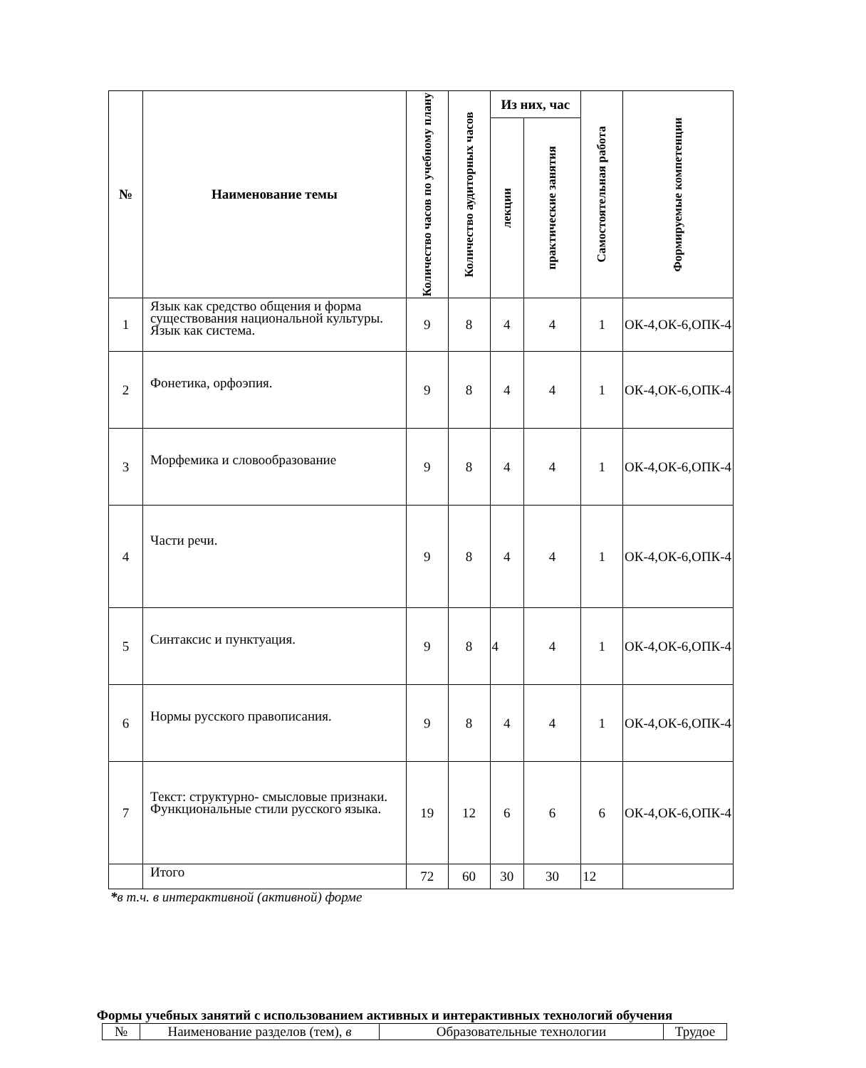| № | Наименование темы | Количество часов по учебному плану | Количество аудиторных часов | Из них, час | | Самостоятельная работа | Формируемые компетенции |
| --- | --- | --- | --- | --- | --- | --- | --- |
| | | | | лекции | практические занятия | | |
| 1 | Язык как средство общения и форма существования национальной культуры. Язык как система. | 9 | 8 | 4 | 4 | 1 | ОК-4,ОК-6,ОПК-4 |
| 2 | Фонетика, орфоэпия. | 9 | 8 | 4 | 4 | 1 | ОК-4,ОК-6,ОПК-4 |
| 3 | Морфемика и словообразование | 9 | 8 | 4 | 4 | 1 | ОК-4,ОК-6,ОПК-4 |
| 4 | Части речи. | 9 | 8 | 4 | 4 | 1 | ОК-4,ОК-6,ОПК-4 |
| 5 | Синтаксис и пунктуация. | 9 | 8 | 4 | 4 | 1 | ОК-4,ОК-6,ОПК-4 |
| 6 | Нормы русского правописания. | 9 | 8 | 4 | 4 | 1 | ОК-4,ОК-6,ОПК-4 |
| 7 | Текст: структурно- смысловые признаки. Функциональные стили русского языка. | 19 | 12 | 6 | 6 | 6 | ОК-4,ОК-6,ОПК-4 |
| | Итого | 72 | 60 | 30 | 30 | 12 | |
*в т.ч. в интерактивной (активной) форме
Формы учебных занятий с использованием активных и интерактивных технологий обучения
| № | Наименование разделов (тем), в | Образовательные технологии | Трудое |